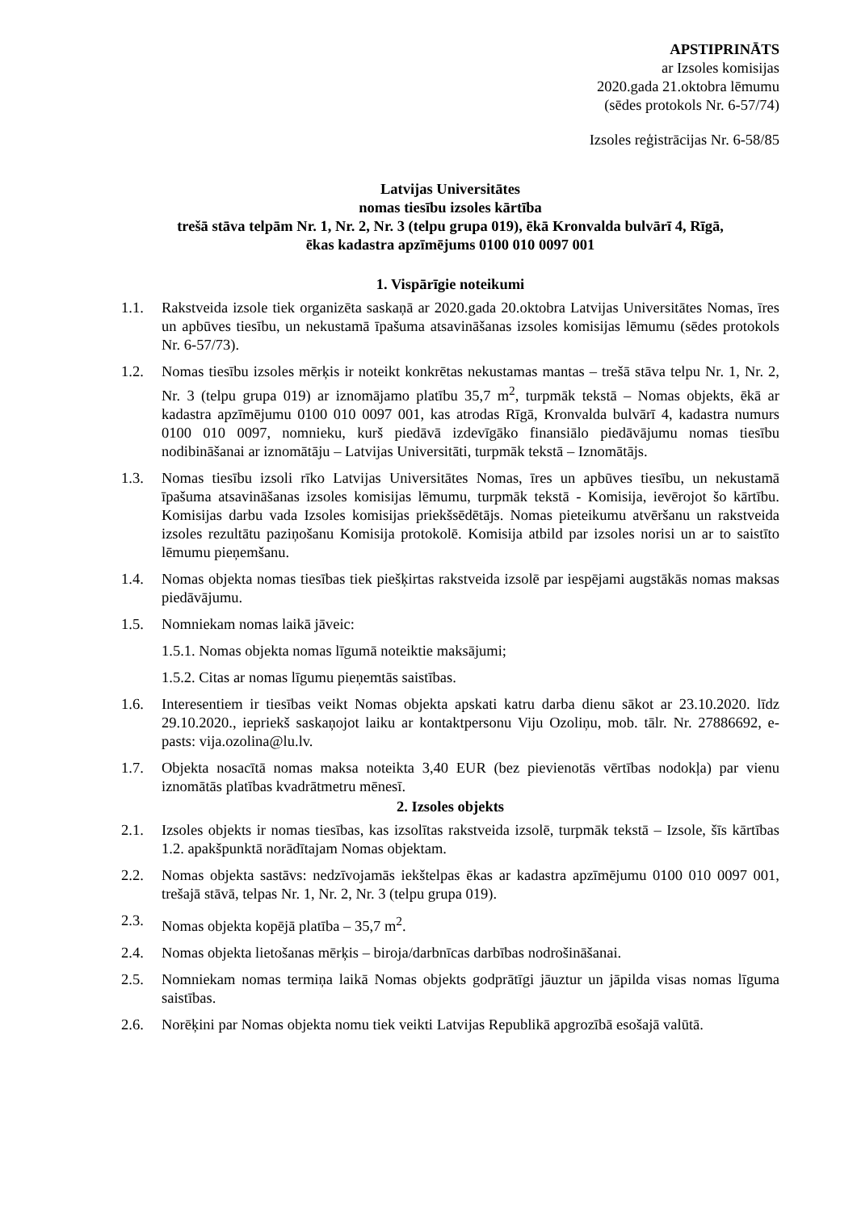APSTIPRINĀTS
ar Izsoles komisijas
2020.gada 21.oktobra lēmumu
(sēdes protokols Nr. 6-57/74)
Izsoles reģistrācijas Nr. 6-58/85
Latvijas Universitātes
nomas tiesību izsoles kārtība
trešā stāva telpām Nr. 1, Nr. 2, Nr. 3 (telpu grupa 019), ēkā Kronvalda bulvārī 4, Rīgā,
ēkas kadastra apzīmējums 0100 010 0097 001
1. Vispārīgie noteikumi
1.1. Rakstveida izsole tiek organizēta saskaņā ar 2020.gada 20.oktobra Latvijas Universitātes Nomas, īres un apbūves tiesību, un nekustamā īpašuma atsavināšanas izsoles komisijas lēmumu (sēdes protokols Nr. 6-57/73).
1.2. Nomas tiesību izsoles mērķis ir noteikt konkrētas nekustamas mantas – trešā stāva telpu Nr. 1, Nr. 2, Nr. 3 (telpu grupa 019) ar iznomājamo platību 35,7 m<sup>2</sup>, turpmāk tekstā – Nomas objekts, ēkā ar kadastra apzīmējumu 0100 010 0097 001, kas atrodas Rīgā, Kronvalda bulvārī 4, kadastra numurs 0100 010 0097, nomnieku, kurš piedāvā izdevīgāko finansiālo piedāvājumu nomas tiesību nodibināšanai ar iznomātāju – Latvijas Universitāti, turpmāk tekstā – Iznomātājs.
1.3. Nomas tiesību izsoli rīko Latvijas Universitātes Nomas, īres un apbūves tiesību, un nekustamā īpašuma atsavināšanas izsoles komisijas lēmumu, turpmāk tekstā - Komisija, ievērojot šo kārtību. Komisijas darbu vada Izsoles komisijas priekšsēdētājs. Nomas pieteikumu atvēršanu un rakstveida izsoles rezultātu paziņošanu Komisija protokolē. Komisija atbild par izsoles norisi un ar to saistīto lēmumu pieņemšanu.
1.4. Nomas objekta nomas tiesības tiek piešķirtas rakstveida izsolē par iespējami augstākās nomas maksas piedāvājumu.
1.5. Nomniekam nomas laikā jāveic:
1.5.1. Nomas objekta nomas līgumā noteiktie maksājumi;
1.5.2. Citas ar nomas līgumu pieņemtās saistības.
1.6. Interesentiem ir tiesības veikt Nomas objekta apskati katru darba dienu sākot ar 23.10.2020. līdz 29.10.2020., iepriekš saskaņojot laiku ar kontaktpersonu Viju Ozoliņu, mob. tālr. Nr. 27886692, e-pasts: vija.ozolina@lu.lv.
1.7. Objekta nosacītā nomas maksa noteikta 3,40 EUR (bez pievienotās vērtības nodokļa) par vienu iznomātās platības kvadrātmetru mēnesī.
2. Izsoles objekts
2.1. Izsoles objekts ir nomas tiesības, kas izsolītas rakstveida izsolē, turpmāk tekstā – Izsole, šīs kārtības 1.2. apakšpunktā norādītajam Nomas objektam.
2.2. Nomas objekta sastāvs: nedzīvojamās iekštelpas ēkas ar kadastra apzīmējumu 0100 010 0097 001, trešajā stāvā, telpas Nr. 1, Nr. 2, Nr. 3 (telpu grupa 019).
2.3. Nomas objekta kopējā platība – 35,7 m<sup>2</sup>.
2.4. Nomas objekta lietošanas mērķis – biroja/darbnīcas darbības nodrošināšanai.
2.5. Nomniekam nomas termiņa laikā Nomas objekts godprātīgi jāuztur un jāpilda visas nomas līguma saistības.
2.6. Norēķini par Nomas objekta nomu tiek veikti Latvijas Republikā apgrozībā esošajā valūtā.